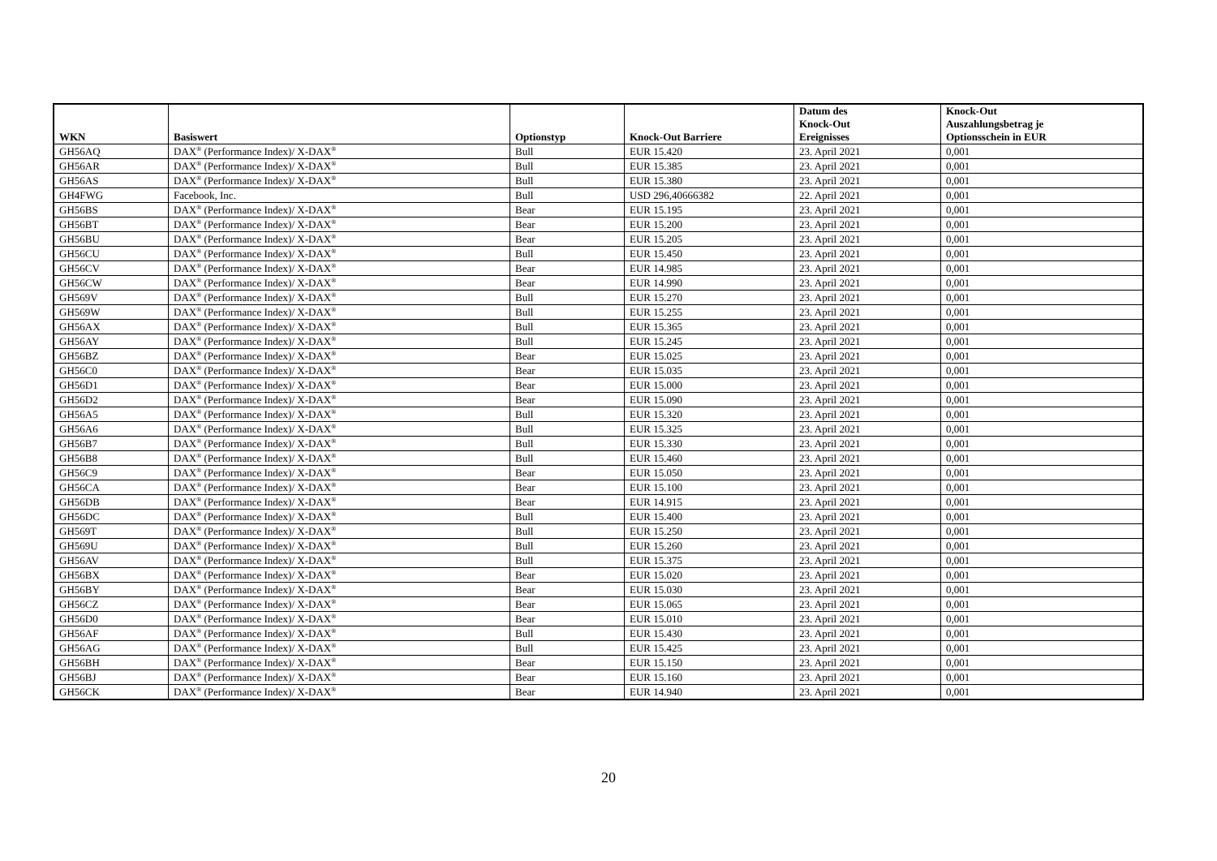| WKN | Basiswert | Optionstyp | Knock-Out Barriere | Datum des Knock-Out Ereignisses | Knock-Out Auszahlungsbetrag je Optionsschein in EUR |
| --- | --- | --- | --- | --- | --- |
| GH56AQ | DAX<sup>®</sup> (Performance Index)/ X-DAX<sup>®</sup> | Bull | EUR 15.420 | 23. April 2021 | 0,001 |
| GH56AR | DAX<sup>®</sup> (Performance Index)/ X-DAX<sup>®</sup> | Bull | EUR 15.385 | 23. April 2021 | 0,001 |
| GH56AS | DAX<sup>®</sup> (Performance Index)/ X-DAX<sup>®</sup> | Bull | EUR 15.380 | 23. April 2021 | 0,001 |
| GH4FWG | Facebook, Inc. | Bull | USD 296,40666382 | 22. April 2021 | 0,001 |
| GH56BS | DAX<sup>®</sup> (Performance Index)/ X-DAX<sup>®</sup> | Bear | EUR 15.195 | 23. April 2021 | 0,001 |
| GH56BT | DAX<sup>®</sup> (Performance Index)/ X-DAX<sup>®</sup> | Bear | EUR 15.200 | 23. April 2021 | 0,001 |
| GH56BU | DAX<sup>®</sup> (Performance Index)/ X-DAX<sup>®</sup> | Bear | EUR 15.205 | 23. April 2021 | 0,001 |
| GH56CU | DAX<sup>®</sup> (Performance Index)/ X-DAX<sup>®</sup> | Bull | EUR 15.450 | 23. April 2021 | 0,001 |
| GH56CV | DAX<sup>®</sup> (Performance Index)/ X-DAX<sup>®</sup> | Bear | EUR 14.985 | 23. April 2021 | 0,001 |
| GH56CW | DAX<sup>®</sup> (Performance Index)/ X-DAX<sup>®</sup> | Bear | EUR 14.990 | 23. April 2021 | 0,001 |
| GH569V | DAX<sup>®</sup> (Performance Index)/ X-DAX<sup>®</sup> | Bull | EUR 15.270 | 23. April 2021 | 0,001 |
| GH569W | DAX<sup>®</sup> (Performance Index)/ X-DAX<sup>®</sup> | Bull | EUR 15.255 | 23. April 2021 | 0,001 |
| GH56AX | DAX<sup>®</sup> (Performance Index)/ X-DAX<sup>®</sup> | Bull | EUR 15.365 | 23. April 2021 | 0,001 |
| GH56AY | DAX<sup>®</sup> (Performance Index)/ X-DAX<sup>®</sup> | Bull | EUR 15.245 | 23. April 2021 | 0,001 |
| GH56BZ | DAX<sup>®</sup> (Performance Index)/ X-DAX<sup>®</sup> | Bear | EUR 15.025 | 23. April 2021 | 0,001 |
| GH56C0 | DAX<sup>®</sup> (Performance Index)/ X-DAX<sup>®</sup> | Bear | EUR 15.035 | 23. April 2021 | 0,001 |
| GH56D1 | DAX<sup>®</sup> (Performance Index)/ X-DAX<sup>®</sup> | Bear | EUR 15.000 | 23. April 2021 | 0,001 |
| GH56D2 | DAX<sup>®</sup> (Performance Index)/ X-DAX<sup>®</sup> | Bear | EUR 15.090 | 23. April 2021 | 0,001 |
| GH56A5 | DAX<sup>®</sup> (Performance Index)/ X-DAX<sup>®</sup> | Bull | EUR 15.320 | 23. April 2021 | 0,001 |
| GH56A6 | DAX<sup>®</sup> (Performance Index)/ X-DAX<sup>®</sup> | Bull | EUR 15.325 | 23. April 2021 | 0,001 |
| GH56B7 | DAX<sup>®</sup> (Performance Index)/ X-DAX<sup>®</sup> | Bull | EUR 15.330 | 23. April 2021 | 0,001 |
| GH56B8 | DAX<sup>®</sup> (Performance Index)/ X-DAX<sup>®</sup> | Bull | EUR 15.460 | 23. April 2021 | 0,001 |
| GH56C9 | DAX<sup>®</sup> (Performance Index)/ X-DAX<sup>®</sup> | Bear | EUR 15.050 | 23. April 2021 | 0,001 |
| GH56CA | DAX<sup>®</sup> (Performance Index)/ X-DAX<sup>®</sup> | Bear | EUR 15.100 | 23. April 2021 | 0,001 |
| GH56DB | DAX<sup>®</sup> (Performance Index)/ X-DAX<sup>®</sup> | Bear | EUR 14.915 | 23. April 2021 | 0,001 |
| GH56DC | DAX<sup>®</sup> (Performance Index)/ X-DAX<sup>®</sup> | Bull | EUR 15.400 | 23. April 2021 | 0,001 |
| GH569T | DAX<sup>®</sup> (Performance Index)/ X-DAX<sup>®</sup> | Bull | EUR 15.250 | 23. April 2021 | 0,001 |
| GH569U | DAX<sup>®</sup> (Performance Index)/ X-DAX<sup>®</sup> | Bull | EUR 15.260 | 23. April 2021 | 0,001 |
| GH56AV | DAX<sup>®</sup> (Performance Index)/ X-DAX<sup>®</sup> | Bull | EUR 15.375 | 23. April 2021 | 0,001 |
| GH56BX | DAX<sup>®</sup> (Performance Index)/ X-DAX<sup>®</sup> | Bear | EUR 15.020 | 23. April 2021 | 0,001 |
| GH56BY | DAX<sup>®</sup> (Performance Index)/ X-DAX<sup>®</sup> | Bear | EUR 15.030 | 23. April 2021 | 0,001 |
| GH56CZ | DAX<sup>®</sup> (Performance Index)/ X-DAX<sup>®</sup> | Bear | EUR 15.065 | 23. April 2021 | 0,001 |
| GH56D0 | DAX<sup>®</sup> (Performance Index)/ X-DAX<sup>®</sup> | Bear | EUR 15.010 | 23. April 2021 | 0,001 |
| GH56AF | DAX<sup>®</sup> (Performance Index)/ X-DAX<sup>®</sup> | Bull | EUR 15.430 | 23. April 2021 | 0,001 |
| GH56AG | DAX<sup>®</sup> (Performance Index)/ X-DAX<sup>®</sup> | Bull | EUR 15.425 | 23. April 2021 | 0,001 |
| GH56BH | DAX<sup>®</sup> (Performance Index)/ X-DAX<sup>®</sup> | Bear | EUR 15.150 | 23. April 2021 | 0,001 |
| GH56BJ | DAX<sup>®</sup> (Performance Index)/ X-DAX<sup>®</sup> | Bear | EUR 15.160 | 23. April 2021 | 0,001 |
| GH56CK | DAX<sup>®</sup> (Performance Index)/ X-DAX<sup>®</sup> | Bear | EUR 14.940 | 23. April 2021 | 0,001 |
20